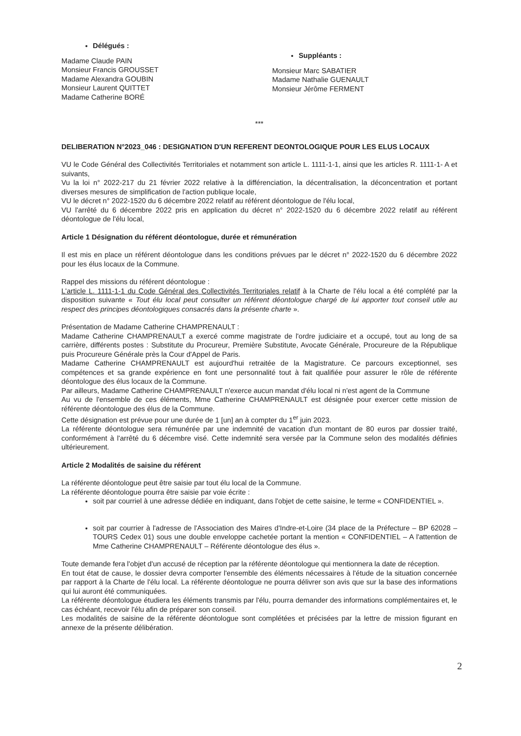Délégués :
Madame Claude PAIN
Monsieur Francis GROUSSET
Madame Alexandra GOUBIN
Monsieur Laurent QUITTET
Madame Catherine BORÉ
Suppléants :
Monsieur Marc SABATIER
Madame Nathalie GUENAULT
Monsieur Jérôme FERMENT
***
DELIBERATION N°2023_046 : DESIGNATION D'UN REFERENT DEONTOLOGIQUE POUR LES ELUS LOCAUX
VU le Code Général des Collectivités Territoriales et notamment son article L. 1111-1-1, ainsi que les articles R. 1111-1- A et suivants,
Vu la loi n° 2022-217 du 21 février 2022 relative à la différenciation, la décentralisation, la déconcentration et portant diverses mesures de simplification de l'action publique locale,
VU le décret n° 2022-1520 du 6 décembre 2022 relatif au référent déontologue de l'élu local,
VU l'arrêté du 6 décembre 2022 pris en application du décret n° 2022-1520 du 6 décembre 2022 relatif au référent déontologue de l'élu local,
Article 1 Désignation du référent déontologue, durée et rémunération
Il est mis en place un référent déontologue dans les conditions prévues par le décret n° 2022-1520 du 6 décembre 2022 pour les élus locaux de la Commune.
Rappel des missions du référent déontologue :
L'article L. 1111-1-1 du Code Général des Collectivités Territoriales relatif à la Charte de l'élu local a été complété par la disposition suivante « Tout élu local peut consulter un référent déontologue chargé de lui apporter tout conseil utile au respect des principes déontologiques consacrés dans la présente charte ».
Présentation de Madame Catherine CHAMPRENAULT :
Madame Catherine CHAMPRENAULT a exercé comme magistrate de l'ordre judiciaire et a occupé, tout au long de sa carrière, différents postes : Substitute du Procureur, Première Substitute, Avocate Générale, Procureure de la République puis Procureure Générale près la Cour d'Appel de Paris.
Madame Catherine CHAMPRENAULT est aujourd'hui retraitée de la Magistrature. Ce parcours exceptionnel, ses compétences et sa grande expérience en font une personnalité tout à fait qualifiée pour assurer le rôle de référente déontologue des élus locaux de la Commune.
Par ailleurs, Madame Catherine CHAMPRENAULT n'exerce aucun mandat d'élu local ni n'est agent de la Commune
Au vu de l'ensemble de ces éléments, Mme Catherine CHAMPRENAULT est désignée pour exercer cette mission de référente déontologue des élus de la Commune.
Cette désignation est prévue pour une durée de 1 [un] an à compter du 1<sup>er</sup> juin 2023.
La référente déontologue sera rémunérée par une indemnité de vacation d'un montant de 80 euros par dossier traité, conformément à l'arrêté du 6 décembre visé. Cette indemnité sera versée par la Commune selon des modalités définies ultérieurement.
Article 2 Modalités de saisine du référent
La référente déontologue peut être saisie par tout élu local de la Commune.
La référente déontologue pourra être saisie par voie écrite :
soit par courriel à une adresse dédiée en indiquant, dans l'objet de cette saisine, le terme « CONFIDENTIEL ».
soit par courrier à l'adresse de l'Association des Maires d'Indre-et-Loire (34 place de la Préfecture – BP 62028 – TOURS Cedex 01) sous une double enveloppe cachetée portant la mention « CONFIDENTIEL – A l'attention de Mme Catherine CHAMPRENAULT – Référente déontologue des élus ».
Toute demande fera l'objet d'un accusé de réception par la référente déontologue qui mentionnera la date de réception.
En tout état de cause, le dossier devra comporter l'ensemble des éléments nécessaires à l'étude de la situation concernée par rapport à la Charte de l'élu local. La référente déontologue ne pourra délivrer son avis que sur la base des informations qui lui auront été communiquées.
La référente déontologue étudiera les éléments transmis par l'élu, pourra demander des informations complémentaires et, le cas échéant, recevoir l'élu afin de préparer son conseil.
Les modalités de saisine de la référente déontologue sont complétées et précisées par la lettre de mission figurant en annexe de la présente délibération.
2